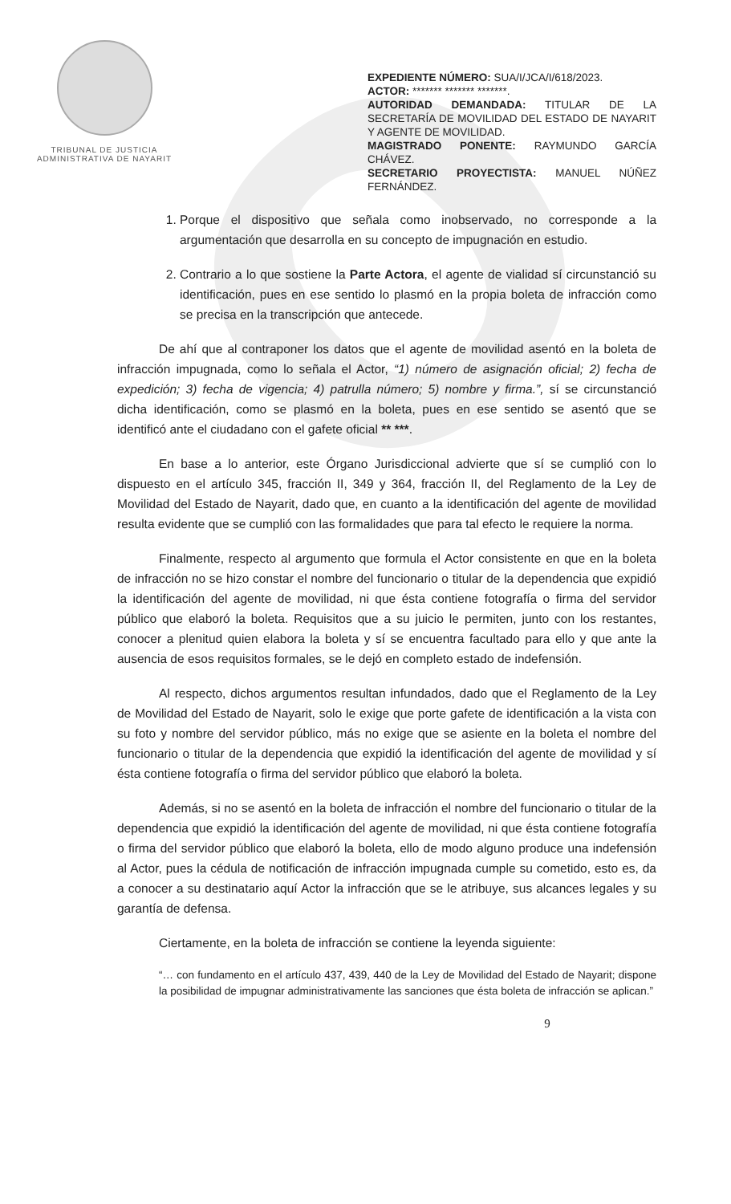O
TRIBUNAL DE JUSTICIA
ADMINISTRATIVA DE NAYARIT
EXPEDIENTE NÚMERO: SUA/I/JCA/I/618/2023.
ACTOR: ******* ******* *******.
AUTORIDAD DEMANDADA: TITULAR DE LA SECRETARÍA DE MOVILIDAD DEL ESTADO DE NAYARIT Y AGENTE DE MOVILIDAD.
MAGISTRADO PONENTE: RAYMUNDO GARCÍA CHÁVEZ.
SECRETARIO PROYECTISTA: MANUEL NÚÑEZ FERNÁNDEZ.
1. Porque el dispositivo que señala como inobservado, no corresponde a la argumentación que desarrolla en su concepto de impugnación en estudio.
2. Contrario a lo que sostiene la Parte Actora, el agente de vialidad sí circunstanció su identificación, pues en ese sentido lo plasmó en la propia boleta de infracción como se precisa en la transcripción que antecede.
De ahí que al contraponer los datos que el agente de movilidad asentó en la boleta de infracción impugnada, como lo señala el Actor, “1) número de asignación oficial; 2) fecha de expedición; 3) fecha de vigencia; 4) patrulla número; 5) nombre y firma.”, sí se circunstanció dicha identificación, como se plasmó en la boleta, pues en ese sentido se asentó que se identificó ante el ciudadano con el gafete oficial ** ***.
En base a lo anterior, este Órgano Jurisdiccional advierte que sí se cumplió con lo dispuesto en el artículo 345, fracción II, 349 y 364, fracción II, del Reglamento de la Ley de Movilidad del Estado de Nayarit, dado que, en cuanto a la identificación del agente de movilidad resulta evidente que se cumplió con las formalidades que para tal efecto le requiere la norma.
Finalmente, respecto al argumento que formula el Actor consistente en que en la boleta de infracción no se hizo constar el nombre del funcionario o titular de la dependencia que expidió la identificación del agente de movilidad, ni que ésta contiene fotografía o firma del servidor público que elaboró la boleta. Requisitos que a su juicio le permiten, junto con los restantes, conocer a plenitud quien elabora la boleta y sí se encuentra facultado para ello y que ante la ausencia de esos requisitos formales, se le dejó en completo estado de indefensión.
Al respecto, dichos argumentos resultan infundados, dado que el Reglamento de la Ley de Movilidad del Estado de Nayarit, solo le exige que porte gafete de identificación a la vista con su foto y nombre del servidor público, más no exige que se asiente en la boleta el nombre del funcionario o titular de la dependencia que expidió la identificación del agente de movilidad y sí ésta contiene fotografía o firma del servidor público que elaboró la boleta.
Además, si no se asentó en la boleta de infracción el nombre del funcionario o titular de la dependencia que expidió la identificación del agente de movilidad, ni que ésta contiene fotografía o firma del servidor público que elaboró la boleta, ello de modo alguno produce una indefensión al Actor, pues la cédula de notificación de infracción impugnada cumple su cometido, esto es, da a conocer a su destinatario aquí Actor la infracción que se le atribuye, sus alcances legales y su garantía de defensa.
Ciertamente, en la boleta de infracción se contiene la leyenda siguiente:
“… con fundamento en el artículo 437, 439, 440 de la Ley de Movilidad del Estado de Nayarit; dispone la posibilidad de impugnar administrativamente las sanciones que ésta boleta de infracción se aplican.”
9